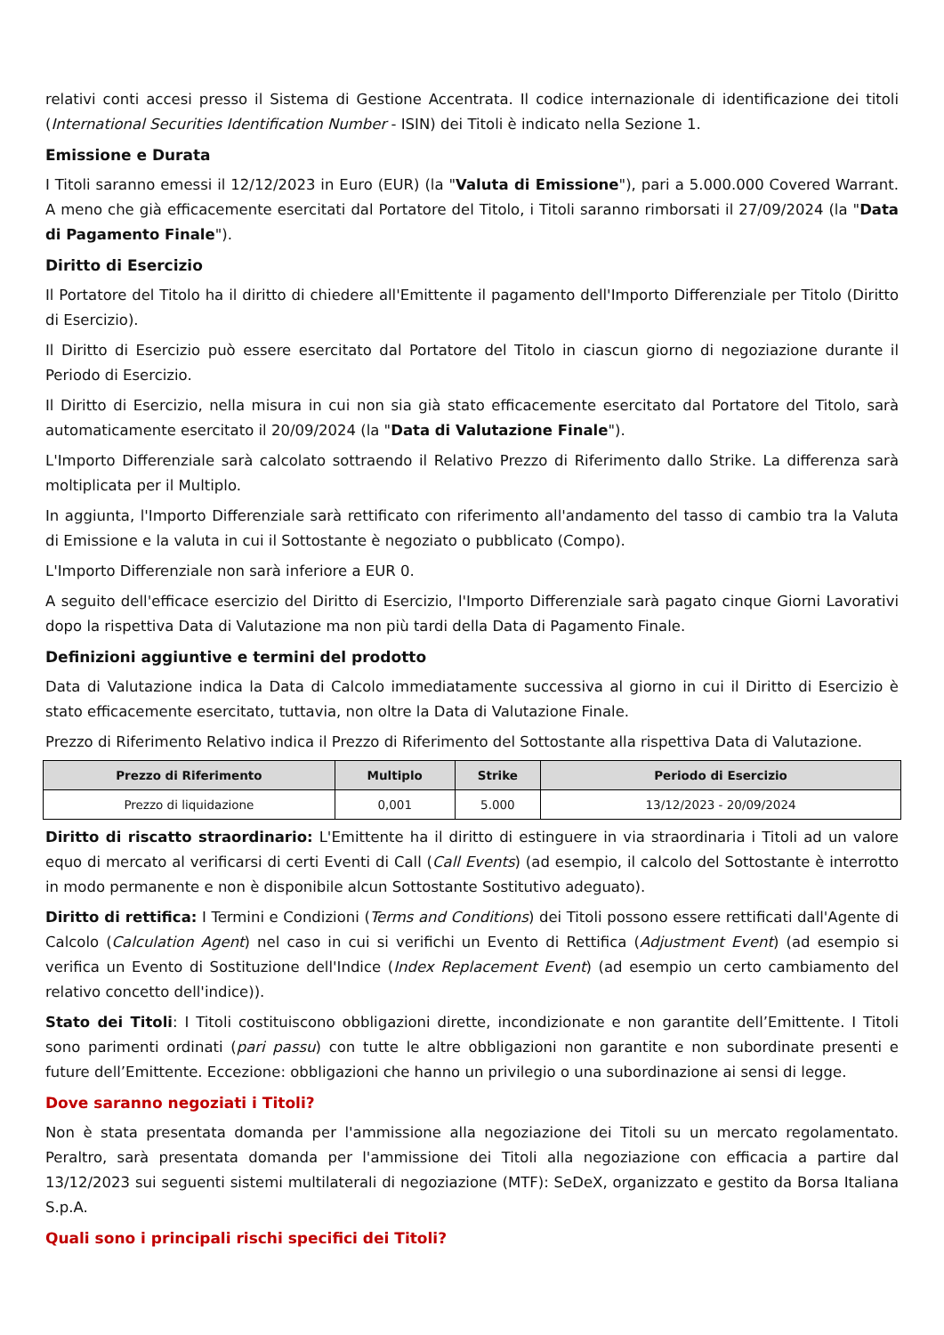relativi conti accesi presso il Sistema di Gestione Accentrata. Il codice internazionale di identificazione dei titoli (International Securities Identification Number - ISIN) dei Titoli è indicato nella Sezione 1.
Emissione e Durata
I Titoli saranno emessi il 12/12/2023 in Euro (EUR) (la "Valuta di Emissione"), pari a 5.000.000 Covered Warrant. A meno che già efficacemente esercitati dal Portatore del Titolo, i Titoli saranno rimborsati il 27/09/2024 (la "Data di Pagamento Finale").
Diritto di Esercizio
Il Portatore del Titolo ha il diritto di chiedere all'Emittente il pagamento dell'Importo Differenziale per Titolo (Diritto di Esercizio).
Il Diritto di Esercizio può essere esercitato dal Portatore del Titolo in ciascun giorno di negoziazione durante il Periodo di Esercizio.
Il Diritto di Esercizio, nella misura in cui non sia già stato efficacemente esercitato dal Portatore del Titolo, sarà automaticamente esercitato il 20/09/2024 (la "Data di Valutazione Finale").
L'Importo Differenziale sarà calcolato sottraendo il Relativo Prezzo di Riferimento dallo Strike. La differenza sarà moltiplicata per il Multiplo.
In aggiunta, l'Importo Differenziale sarà rettificato con riferimento all'andamento del tasso di cambio tra la Valuta di Emissione e la valuta in cui il Sottostante è negoziato o pubblicato (Compo).
L'Importo Differenziale non sarà inferiore a EUR 0.
A seguito dell'efficace esercizio del Diritto di Esercizio, l'Importo Differenziale sarà pagato cinque Giorni Lavorativi dopo la rispettiva Data di Valutazione ma non più tardi della Data di Pagamento Finale.
Definizioni aggiuntive e termini del prodotto
Data di Valutazione indica la Data di Calcolo immediatamente successiva al giorno in cui il Diritto di Esercizio è stato efficacemente esercitato, tuttavia, non oltre la Data di Valutazione Finale.
Prezzo di Riferimento Relativo indica il Prezzo di Riferimento del Sottostante alla rispettiva Data di Valutazione.
| Prezzo di Riferimento | Multiplo | Strike | Periodo di Esercizio |
| --- | --- | --- | --- |
| Prezzo di liquidazione | 0,001 | 5.000 | 13/12/2023 - 20/09/2024 |
Diritto di riscatto straordinario: L'Emittente ha il diritto di estinguere in via straordinaria i Titoli ad un valore equo di mercato al verificarsi di certi Eventi di Call (Call Events) (ad esempio, il calcolo del Sottostante è interrotto in modo permanente e non è disponibile alcun Sottostante Sostitutivo adeguato).
Diritto di rettifica: I Termini e Condizioni (Terms and Conditions) dei Titoli possono essere rettificati dall'Agente di Calcolo (Calculation Agent) nel caso in cui si verifichi un Evento di Rettifica (Adjustment Event) (ad esempio si verifica un Evento di Sostituzione dell'Indice (Index Replacement Event) (ad esempio un certo cambiamento del relativo concetto dell'indice)).
Stato dei Titoli: I Titoli costituiscono obbligazioni dirette, incondizionate e non garantite dell’Emittente. I Titoli sono parimenti ordinati (pari passu) con tutte le altre obbligazioni non garantite e non subordinate presenti e future dell’Emittente. Eccezione: obbligazioni che hanno un privilegio o una subordinazione ai sensi di legge.
Dove saranno negoziati i Titoli?
Non è stata presentata domanda per l'ammissione alla negoziazione dei Titoli su un mercato regolamentato. Peraltro, sarà presentata domanda per l'ammissione dei Titoli alla negoziazione con efficacia a partire dal 13/12/2023 sui seguenti sistemi multilaterali di negoziazione (MTF): SeDeX, organizzato e gestito da Borsa Italiana S.p.A.
Quali sono i principali rischi specifici dei Titoli?